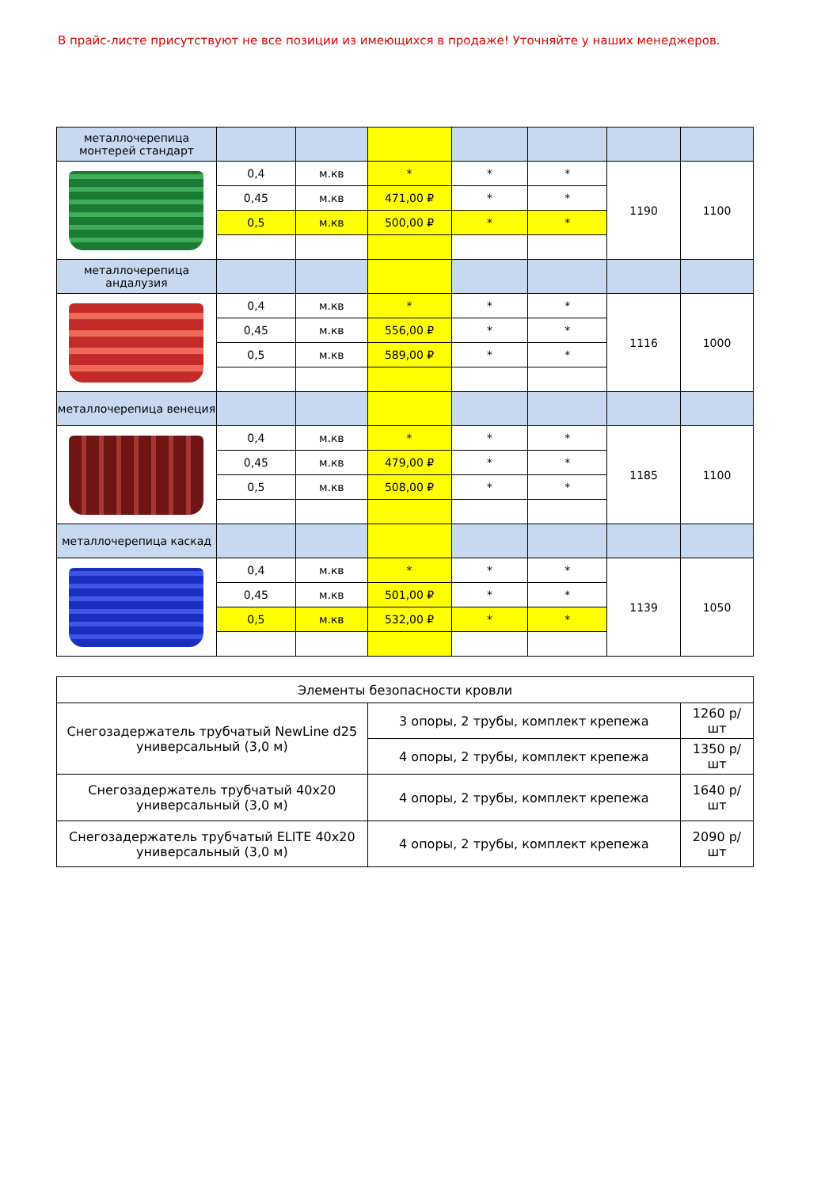В прайс-листе присутствуют не все позиции из имеющихся в продаже! Уточняйте у наших менеджеров.
| металлочерепица монтерей стандарт | | | | | | | |
| | 0,4 | м.кв | * | * | * | 1190 | 1100 |
| | 0,45 | м.кв | 471,00 ₽ | * | * | | |
| | 0,5 | м.кв | 500,00 ₽ | * | * | | |
| металлочерепица андалузия | | | | | | | |
| | 0,4 | м.кв | * | * | * | 1116 | 1000 |
| | 0,45 | м.кв | 556,00 ₽ | * | * | | |
| | 0,5 | м.кв | 589,00 ₽ | * | * | | |
| металлочерепица венеция | | | | | | | |
| | 0,4 | м.кв | * | * | * | 1185 | 1100 |
| | 0,45 | м.кв | 479,00 ₽ | * | * | | |
| | 0,5 | м.кв | 508,00 ₽ | * | * | | |
| металлочерепица каскад | | | | | | | |
| | 0,4 | м.кв | * | * | * | 1139 | 1050 |
| | 0,45 | м.кв | 501,00 ₽ | * | * | | |
| | 0,5 | м.кв | 532,00 ₽ | * | * | | |
| Элементы безопасности кровли | | |
| Снегозадержатель трубчатый NewLine d25 универсальный (3,0 м) | 3 опоры, 2 трубы, комплект крепежа | 1260 р/шт |
| | 4 опоры, 2 трубы, комплект крепежа | 1350 р/шт |
| Снегозадержатель трубчатый 40х20 универсальный (3,0 м) | 4 опоры, 2 трубы, комплект крепежа | 1640 р/шт |
| Снегозадержатель трубчатый ELITE 40х20 универсальный (3,0 м) | 4 опоры, 2 трубы, комплект крепежа | 2090 р/шт |